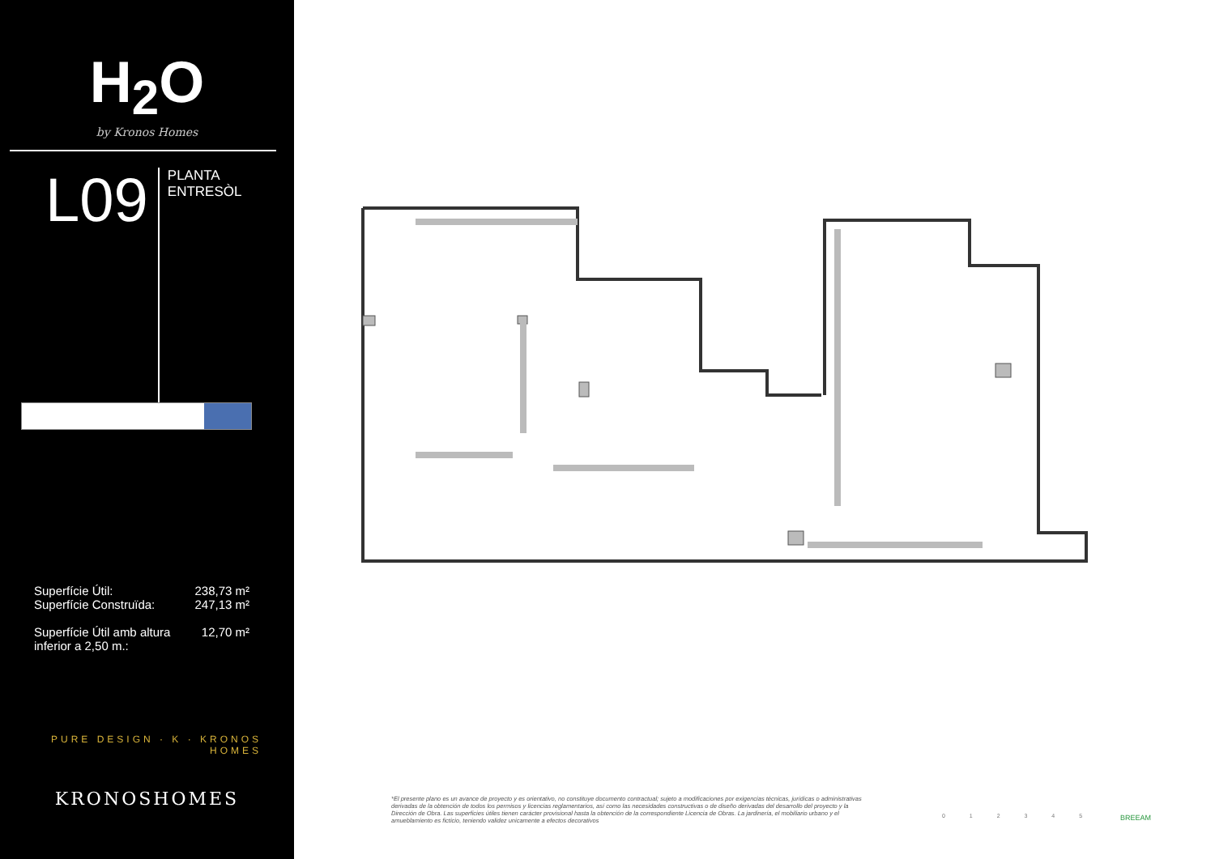H<sub>2</sub>O
by Kronos Homes
L09
PLANTA
ENTRESÒL
Superfície Útil: 238,73 m²
Superfície Construïda: 247,13 m²
Superfície Útil amb altura
inferior a 2,50 m.: 12,70 m²
PURE DESIGN · K · KRONOS HOMES
KRONOSHOMES
*El presente plano es un avance de proyecto y es orientativo, no constituye documento contractual; sujeto a modificaciones por exigencias técnicas, jurídicas o administrativas derivadas de la obtención de todos los permisos y licencias reglamentarios, así como las necesidades constructivas o de diseño derivadas del desarrollo del proyecto y la Dirección de Obra. Las superficies útiles tienen carácter provisional hasta la obtención de la correspondiente Licencia de Obras. La jardinería, el mobiliario urbano y el amueblamiento es ficticio, teniendo validez unicamente a efectos decorativos
0 1 2 3 4 5 BREEAM